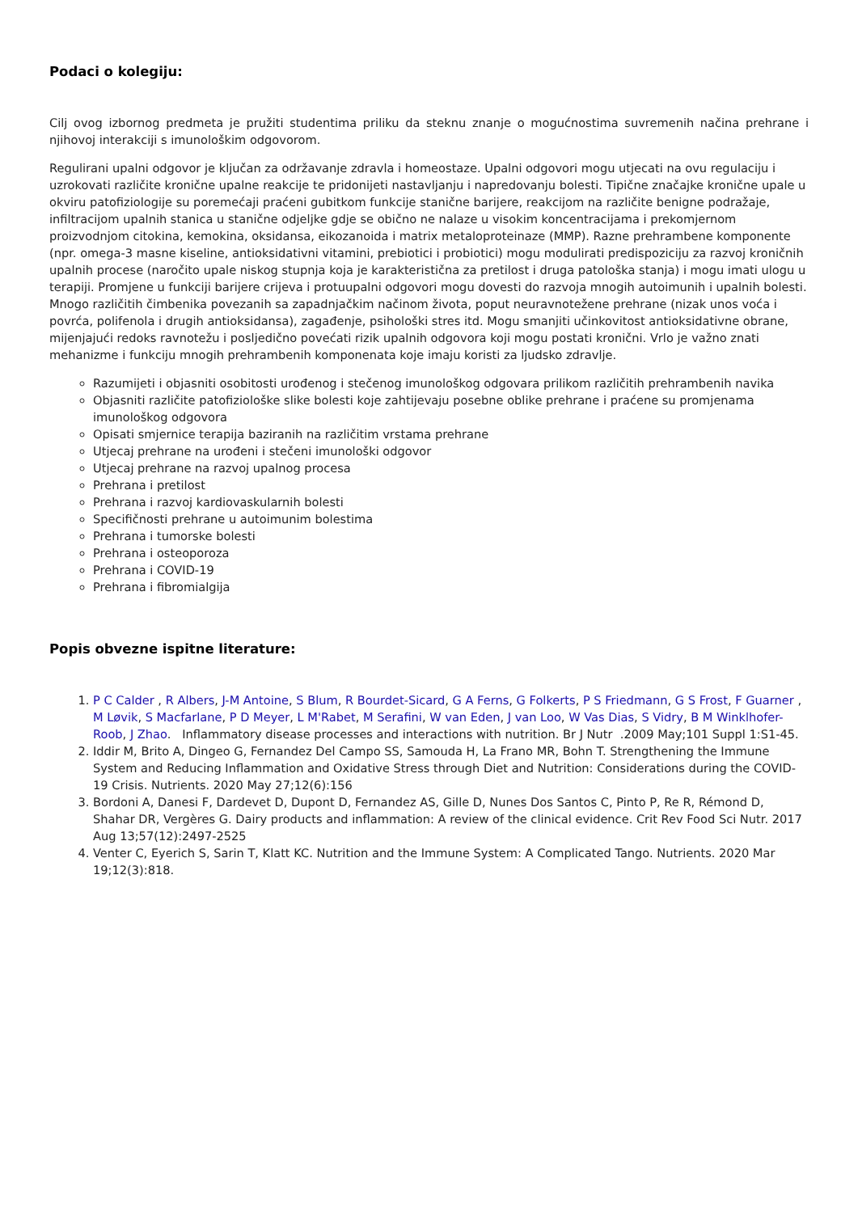Podaci o kolegiju:
Cilj ovog izbornog predmeta je pružiti studentima priliku da steknu znanje o mogućnostima suvremenih načina prehrane i njihovoj interakciji s imunološkim odgovorom.
Regulirani upalni odgovor je ključan za održavanje zdravla i homeostaze. Upalni odgovori mogu utjecati na ovu regulaciju i uzrokovati različite kronične upalne reakcije te pridonijeti nastavljanju i napredovanju bolesti. Tipične značajke kronične upale u okviru patofiziologije su poremećaji praćeni gubitkom funkcije stanične barijere, reakcijom na različite benigne podražaje, infiltracijom upalnih stanica u stanične odjeljke gdje se obično ne nalaze u visokim koncentracijama i prekomjernom proizvodnjom citokina, kemokina, oksidansa, eikozanoida i matrix metaloproteinaze (MMP). Razne prehrambene komponente (npr. omega-3 masne kiseline, antioksidativni vitamini, prebiotici i probiotici) mogu modulirati predispoziciju za razvoj kroničnih upalnih procese (naročito upale niskog stupnja koja je karakteristična za pretilost i druga patološka stanja) i mogu imati ulogu u terapiji. Promjene u funkciji barijere crijeva i protuupalni odgovori mogu dovesti do razvoja mnogih autoimunih i upalnih bolesti. Mnogo različitih čimbenika povezanih sa zapadnjačkim načinom života, poput neuravnotežene prehrane (nizak unos voća i povrća, polifenola i drugih antioksidansa), zagađenje, psihološki stres itd. Mogu smanjiti učinkovitost antioksidativne obrane, mijenjajući redoks ravnotežu i posljedično povećati rizik upalnih odgovora koji mogu postati kronični. Vrlo je važno znati mehanizme i funkciju mnogih prehrambenih komponenata koje imaju koristi za ljudsko zdravlje.
Razumijeti i objasniti osobitosti urođenog i stečenog imunološkog odgovara prilikom različitih prehrambenih navika
Objasniti različite patofiziološke slike bolesti koje zahtijevaju posebne oblike prehrane i praćene su promjenama imunološkog odgovora
Opisati smjernice terapija baziranih na različitim vrstama prehrane
Utjecaj prehrane na urođeni i stečeni imunološki odgovor
Utjecaj prehrane na razvoj upalnog procesa
Prehrana i pretilost
Prehrana i razvoj kardiovaskularnih bolesti
Specifičnosti prehrane u autoimunim bolestima
Prehrana i tumorske bolesti
Prehrana i osteoporoza
Prehrana i COVID-19
Prehrana i fibromialgija
Popis obvezne ispitne literature:
1. P C Calder , R Albers, J-M Antoine, S Blum, R Bourdet-Sicard, G A Ferns, G Folkerts, P S Friedmann, G S Frost, F Guarner , M Løvik, S Macfarlane, P D Meyer, L M'Rabet, M Serafini, W van Eden, J van Loo, W Vas Dias, S Vidry, B M Winklhofer-Roob, J Zhao. Inflammatory disease processes and interactions with nutrition. Br J Nutr .2009 May;101 Suppl 1:S1-45.
2. Iddir M, Brito A, Dingeo G, Fernandez Del Campo SS, Samouda H, La Frano MR, Bohn T. Strengthening the Immune System and Reducing Inflammation and Oxidative Stress through Diet and Nutrition: Considerations during the COVID-19 Crisis. Nutrients. 2020 May 27;12(6):156
3. Bordoni A, Danesi F, Dardevet D, Dupont D, Fernandez AS, Gille D, Nunes Dos Santos C, Pinto P, Re R, Rémond D, Shahar DR, Vergères G. Dairy products and inflammation: A review of the clinical evidence. Crit Rev Food Sci Nutr. 2017 Aug 13;57(12):2497-2525
4. Venter C, Eyerich S, Sarin T, Klatt KC. Nutrition and the Immune System: A Complicated Tango. Nutrients. 2020 Mar 19;12(3):818.